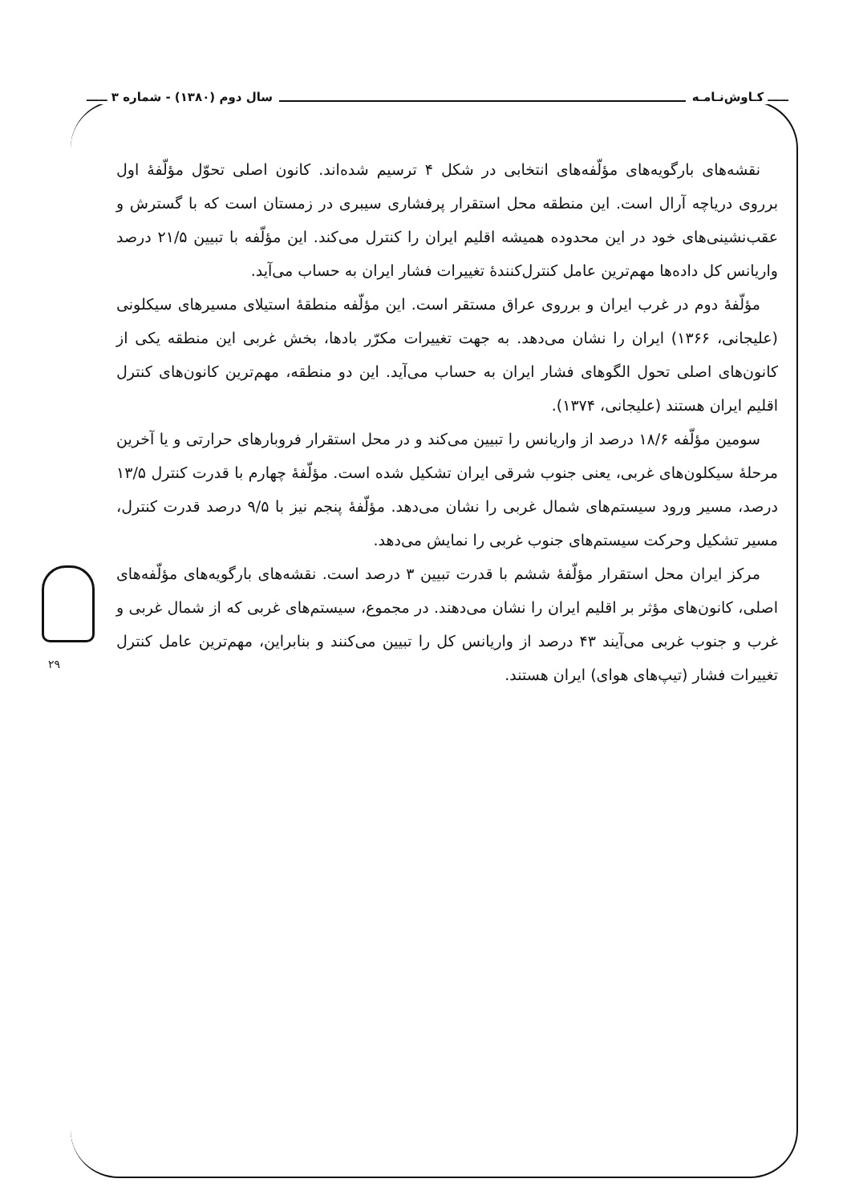ـــــ کـاوش‌نـامـه سال دوم (۱۳۸۰) - شماره ۳ ـــــ
نقشه‌های بارگویه‌های مؤلّفه‌های انتخابی در شکل ۴ ترسیم شده‌اند. کانون اصلی تحوّل مؤلّفهٔ اول برروی دریاچه آرال است. این منطقه محل استقرار پرفشاری سیبری در زمستان است که با گسترش و عقب‌نشینی‌های خود در این محدوده همیشه اقلیم ایران را کنترل می‌کند. این مؤلّفه با تبیین ۲۱/۵ درصد واریانس کل داده‌ها مهم‌ترین عامل کنترل‌کنندهٔ تغییرات فشار ایران به حساب می‌آید.
مؤلّفهٔ دوم در غرب ایران و برروی عراق مستقر است. این مؤلّفه منطقهٔ استیلای مسیرهای سیکلونی (علیجانی، ۱۳۶۶) ایران را نشان می‌دهد. به جهت تغییرات مکرّر بادها، بخش غربی این منطقه یکی از کانون‌های اصلی تحول الگوهای فشار ایران به حساب می‌آید. این دو منطقه، مهم‌ترین کانون‌های کنترل اقلیم ایران هستند (علیجانی، ۱۳۷۴).
سومین مؤلّفه ۱۸/۶ درصد از واریانس را تبیین می‌کند و در محل استقرار فروبارهای حرارتی و یا آخرین مرحلهٔ سیکلون‌های غربی، یعنی جنوب شرقی ایران تشکیل شده است. مؤلّفهٔ چهارم با قدرت کنترل ۱۳/۵ درصد، مسیر ورود سیستم‌های شمال غربی را نشان می‌دهد. مؤلّفهٔ پنجم نیز با ۹/۵ درصد قدرت کنترل، مسیر تشکیل وحرکت سیستم‌های جنوب غربی را نمایش می‌دهد.
مرکز ایران محل استقرار مؤلّفهٔ ششم با قدرت تبیین ۳ درصد است. نقشه‌های بارگویه‌های مؤلّفه‌های اصلی، کانون‌های مؤثر بر اقلیم ایران را نشان می‌دهند. در مجموع، سیستم‌های غربی که از شمال غربی و غرب و جنوب غربی می‌آیند ۴۳ درصد از واریانس کل را تبیین می‌کنند و بنابراین، مهم‌ترین عامل کنترل تغییرات فشار (تیپ‌های هوای) ایران هستند.
۲۹